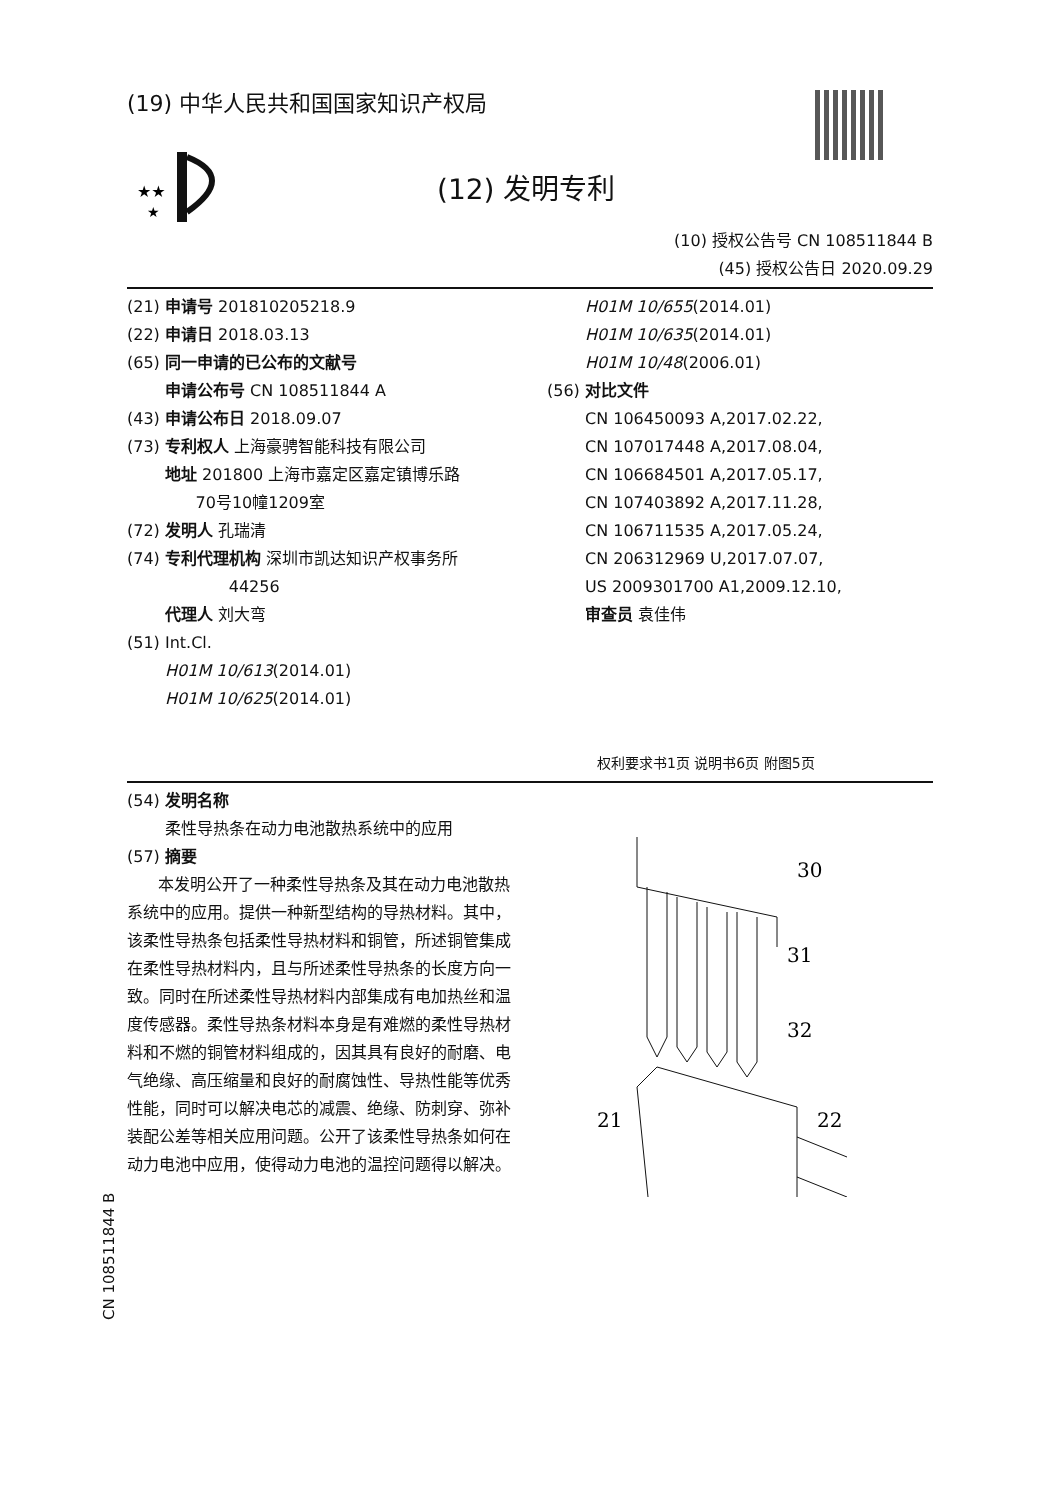(19) 中华人民共和国国家知识产权局
★★
★
(12) 发明专利
(10) 授权公告号 CN 108511844 B
(45) 授权公告日 2020.09.29
(21) 申请号 201810205218.9
(22) 申请日 2018.03.13
(65) 同一申请的已公布的文献号
申请公布号 CN 108511844 A
(43) 申请公布日 2018.09.07
(73) 专利权人 上海豪骋智能科技有限公司
地址 201800 上海市嘉定区嘉定镇博乐路
70号10幢1209室
(72) 发明人 孔瑞清
(74) 专利代理机构 深圳市凯达知识产权事务所
44256
代理人 刘大弯
(51) Int.Cl.
H01M 10/613(2014.01)
H01M 10/625(2014.01)
H01M 10/655(2014.01)
H01M 10/635(2014.01)
H01M 10/48(2006.01)
(56) 对比文件
CN 106450093 A,2017.02.22,
CN 107017448 A,2017.08.04,
CN 106684501 A,2017.05.17,
CN 107403892 A,2017.11.28,
CN 106711535 A,2017.05.24,
CN 206312969 U,2017.07.07,
US 2009301700 A1,2009.12.10,
审查员 袁佳伟
权利要求书1页 说明书6页 附图5页
(54) 发明名称
柔性导热条在动力电池散热系统中的应用
(57) 摘要
本发明公开了一种柔性导热条及其在动力电池散热系统中的应用。提供一种新型结构的导热材料。其中，该柔性导热条包括柔性导热材料和铜管，所述铜管集成在柔性导热材料内，且与所述柔性导热条的长度方向一致。同时在所述柔性导热材料内部集成有电加热丝和温度传感器。柔性导热条材料本身是有难燃的柔性导热材料和不燃的铜管材料组成的，因其具有良好的耐磨、电气绝缘、高压缩量和良好的耐腐蚀性、导热性能等优秀性能，同时可以解决电芯的减震、绝缘、防刺穿、弥补装配公差等相关应用问题。公开了该柔性导热条如何在动力电池中应用，使得动力电池的温控问题得以解决。
30
31
32
21
22
CN 108511844 B